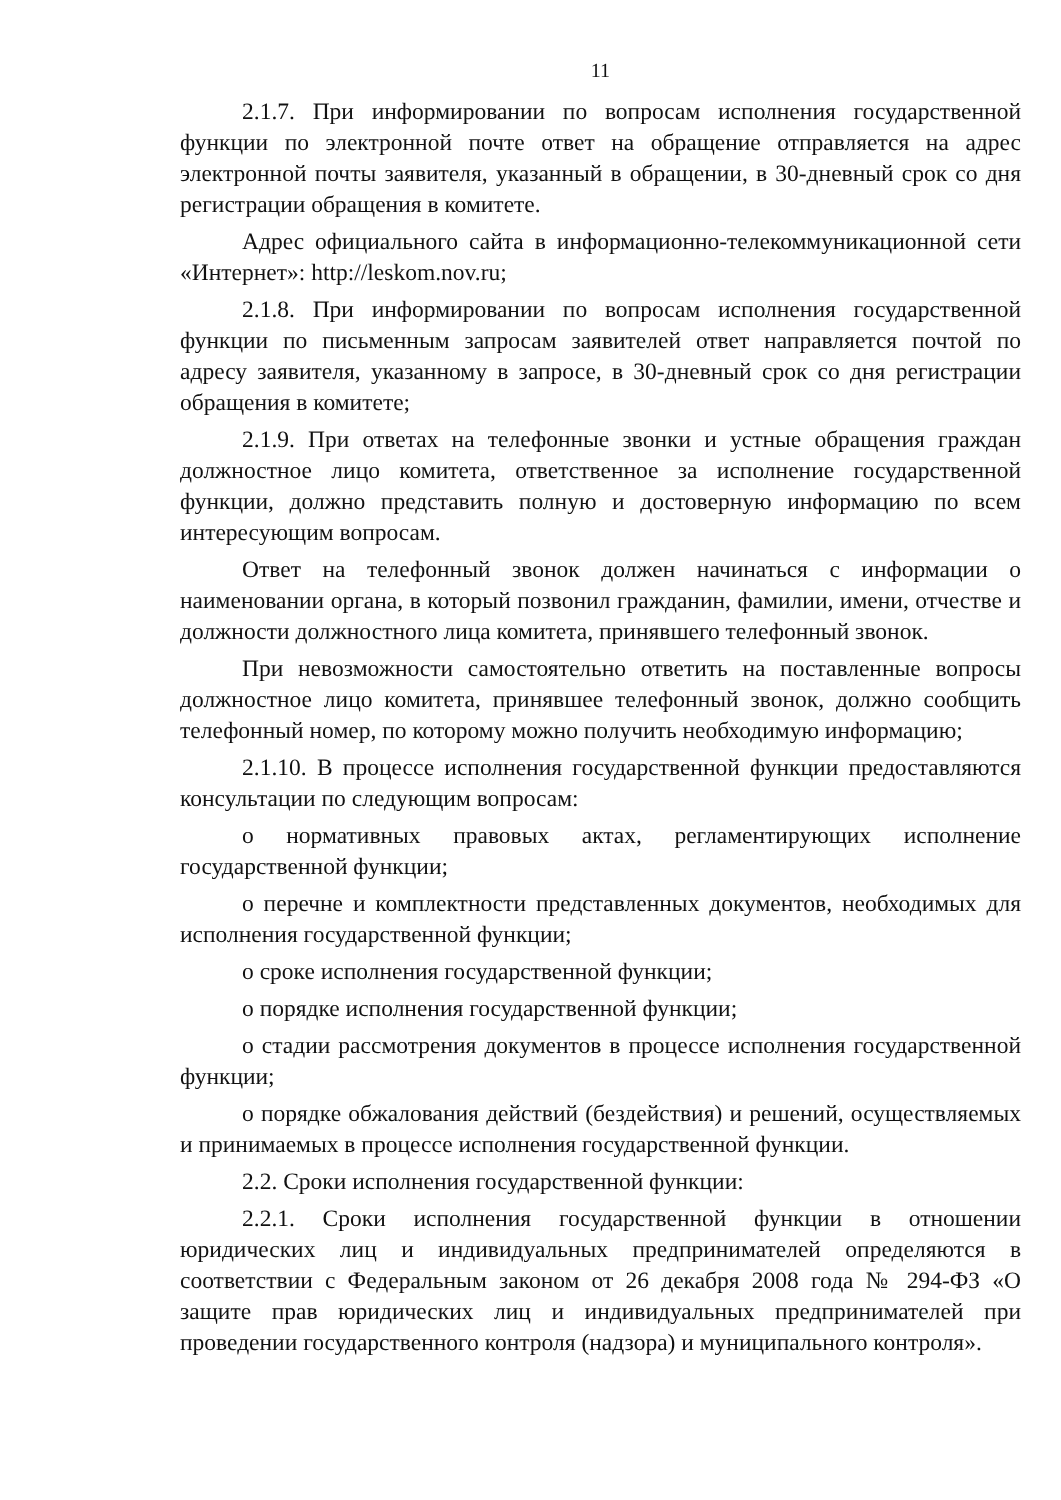11
2.1.7. При информировании по вопросам исполнения государственной функции по электронной почте ответ на обращение отправляется на адрес электронной почты заявителя, указанный в обращении, в 30-дневный срок со дня регистрации обращения в комитете.
Адрес официального сайта в информационно-телекоммуникационной сети «Интернет»: http://leskom.nov.ru;
2.1.8. При информировании по вопросам исполнения государственной функции по письменным запросам заявителей ответ направляется почтой по адресу заявителя, указанному в запросе, в 30-дневный срок со дня регистрации обращения в комитете;
2.1.9. При ответах на телефонные звонки и устные обращения граждан должностное лицо комитета, ответственное за исполнение государственной функции, должно представить полную и достоверную информацию по всем интересующим вопросам.
Ответ на телефонный звонок должен начинаться с информации о наименовании органа, в который позвонил гражданин, фамилии, имени, отчестве и должности должностного лица комитета, принявшего телефонный звонок.
При невозможности самостоятельно ответить на поставленные вопросы должностное лицо комитета, принявшее телефонный звонок, должно сообщить телефонный номер, по которому можно получить необходимую информацию;
2.1.10. В процессе исполнения государственной функции предоставляются консультации по следующим вопросам:
о нормативных правовых актах, регламентирующих исполнение государственной функции;
о перечне и комплектности представленных документов, необходимых для исполнения государственной функции;
о сроке исполнения государственной функции;
о порядке исполнения государственной функции;
о стадии рассмотрения документов в процессе исполнения государственной функции;
о порядке обжалования действий (бездействия) и решений, осуществляемых и принимаемых в процессе исполнения государственной функции.
2.2. Сроки исполнения государственной функции:
2.2.1. Сроки исполнения государственной функции в отношении юридических лиц и индивидуальных предпринимателей определяются в соответствии с Федеральным законом от 26 декабря 2008 года № 294-ФЗ «О защите прав юридических лиц и индивидуальных предпринимателей при проведении государственного контроля (надзора) и муниципального контроля».